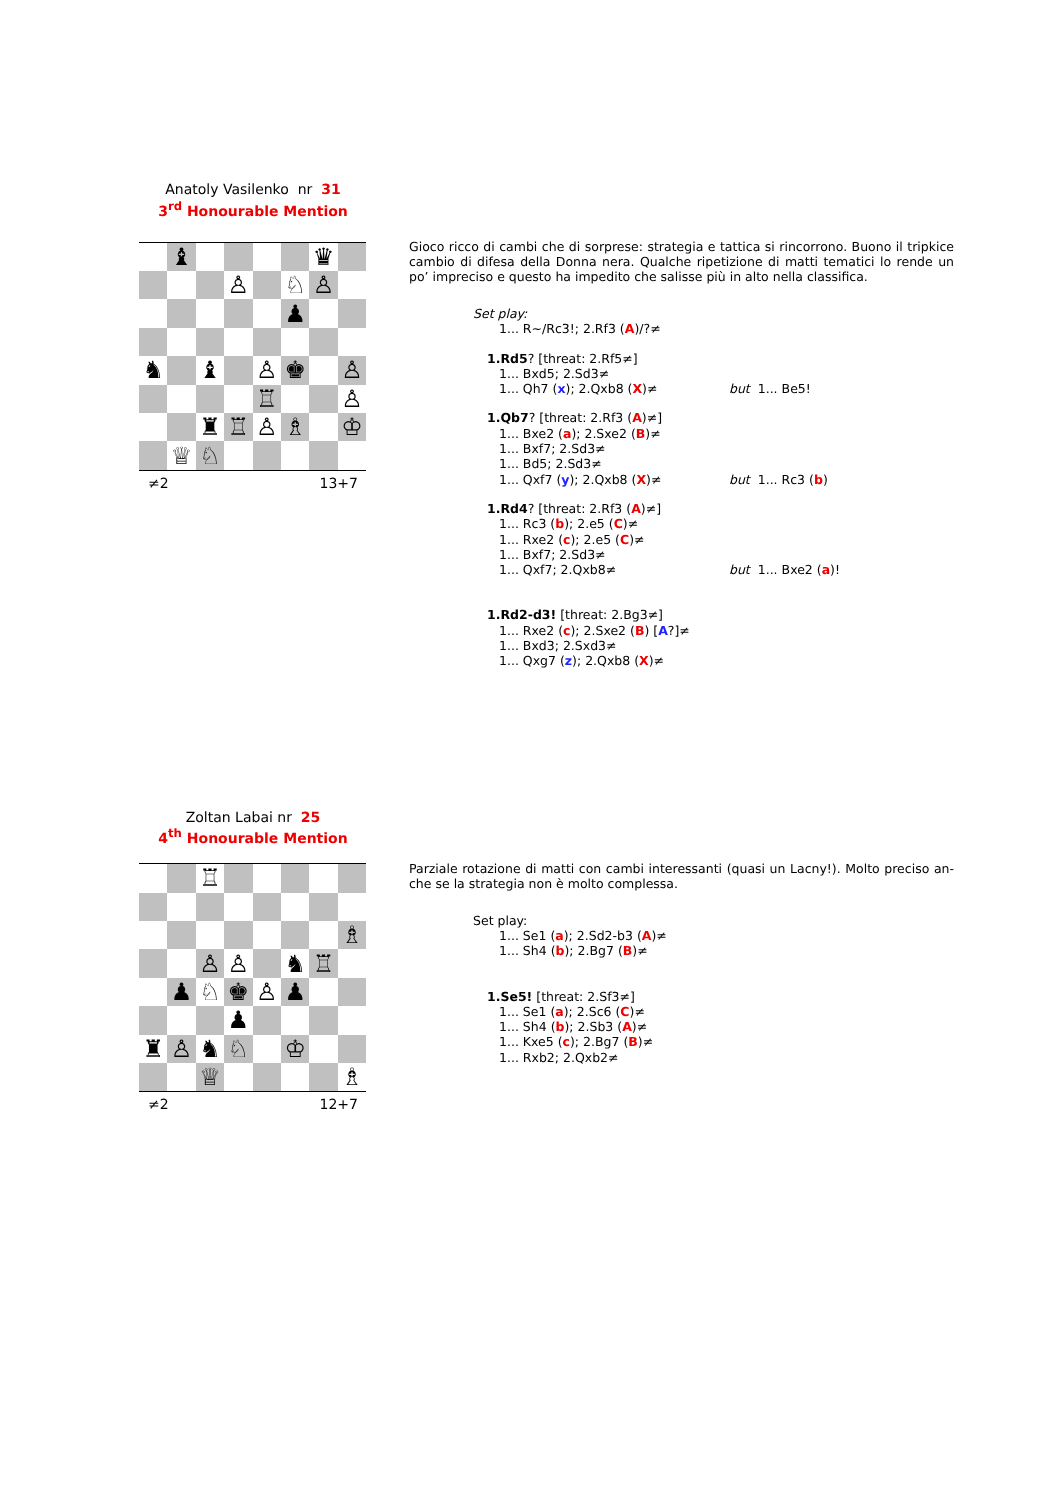Anatoly Vasilenko nr 31
3<sup>rd</sup> Honourable Mention
| | ♝ | | | | | ♛ | |
| | | | ♙ | | ♘ | ♙ | |
| | | | | | ♟ | | |
| ♞ | | ♝ | | ♙ | ♚ | | ♙ |
| | | | | ♖ | | | ♙ |
| | | ♜ | ♖ | ♙ | ♗ | | ♔ |
| | ♕ | ♘ | | | | | |
≠2 13+7
Gioco ricco di cambi che di sorprese: strategia e tattica si rincorrono. Buono il tripkice cambio di difesa della Donna nera. Qualche ripetizione di matti tematici lo rende un po’ impreciso e questo ha impedito che salisse più in alto nella classifica.
Set play:
1... R~/Rc3!; 2.Rf3 (A)/?≠
1.Rd5? [threat: 2.Rf5≠]
1... Bxd5; 2.Sd3≠
1... Qh7 (x); 2.Qxb8 (X)≠ but 1... Be5!
1.Qb7? [threat: 2.Rf3 (A)≠]
1... Bxe2 (a); 2.Sxe2 (B)≠
1... Bxf7; 2.Sd3≠
1... Bd5; 2.Sd3≠
1... Qxf7 (y); 2.Qxb8 (X)≠ but 1... Rc3 (b)
1.Rd4? [threat: 2.Rf3 (A)≠]
1... Rc3 (b); 2.e5 (C)≠
1... Rxe2 (c); 2.e5 (C)≠
1... Bxf7; 2.Sd3≠
1... Qxf7; 2.Qxb8≠ but 1... Bxe2 (a)!
1.Rd2-d3! [threat: 2.Bg3≠]
1... Rxe2 (c); 2.Sxe2 (B) [A?]≠
1... Bxd3; 2.Sxd3≠
1... Qxg7 (z); 2.Qxb8 (X)≠
Zoltan Labai nr 25
4<sup>th</sup> Honourable Mention
| | | ♖ | | | | | |
| | | | | | | | ♗ |
| | | ♙ | ♙ | | ♞ | ♖ | |
| | ♟ | ♘ | ♚ | ♙ | ♟ | | |
| | | | ♟ | | | | |
| ♜ | ♙ | ♞ | ♘ | | ♔ | | |
| | | ♕ | | | | | ♗ |
≠2 12+7
Parziale rotazione di matti con cambi interessanti (quasi un Lacny!). Molto preciso an-che se la strategia non è molto complessa.
Set play:
1... Se1 (a); 2.Sd2-b3 (A)≠
1... Sh4 (b); 2.Bg7 (B)≠
1.Se5! [threat: 2.Sf3≠]
1... Se1 (a); 2.Sc6 (C)≠
1... Sh4 (b); 2.Sb3 (A)≠
1... Kxe5 (c); 2.Bg7 (B)≠
1... Rxb2; 2.Qxb2≠